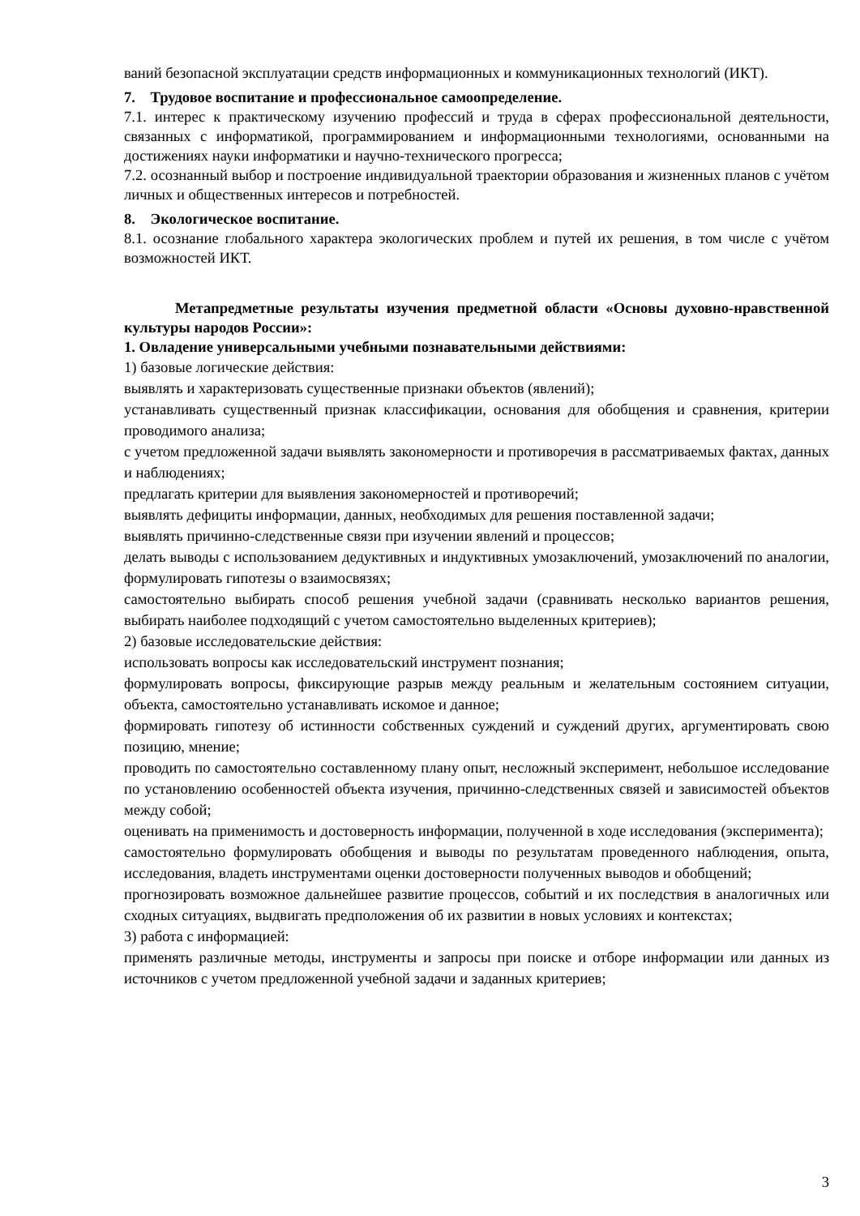ваний безопасной эксплуатации средств информационных и коммуникационных технологий (ИКТ).
7. Трудовое воспитание и профессиональное самоопределение.
7.1. интерес к практическому изучению профессий и труда в сферах профессиональной деятельности, связанных с информатикой, программированием и информационными технологиями, основанными на достижениях науки информатики и научно-технического прогресса;
7.2. осознанный выбор и построение индивидуальной траектории образования и жизненных планов с учётом личных и общественных интересов и потребностей.
8. Экологическое воспитание.
8.1. осознание глобального характера экологических проблем и путей их решения, в том числе с учётом возможностей ИКТ.
Метапредметные результаты изучения предметной области «Основы духовно-нравственной культуры народов России»:
1. Овладение универсальными учебными познавательными действиями:
1) базовые логические действия:
выявлять и характеризовать существенные признаки объектов (явлений);
устанавливать существенный признак классификации, основания для обобщения и сравнения, критерии проводимого анализа;
с учетом предложенной задачи выявлять закономерности и противоречия в рассматриваемых фактах, данных и наблюдениях;
предлагать критерии для выявления закономерностей и противоречий;
выявлять дефициты информации, данных, необходимых для решения поставленной задачи;
выявлять причинно-следственные связи при изучении явлений и процессов;
делать выводы с использованием дедуктивных и индуктивных умозаключений, умозаключений по аналогии, формулировать гипотезы о взаимосвязях;
самостоятельно выбирать способ решения учебной задачи (сравнивать несколько вариантов решения, выбирать наиболее подходящий с учетом самостоятельно выделенных критериев);
2) базовые исследовательские действия:
использовать вопросы как исследовательский инструмент познания;
формулировать вопросы, фиксирующие разрыв между реальным и желательным состоянием ситуации, объекта, самостоятельно устанавливать искомое и данное;
формировать гипотезу об истинности собственных суждений и суждений других, аргументировать свою позицию, мнение;
проводить по самостоятельно составленному плану опыт, несложный эксперимент, небольшое исследование по установлению особенностей объекта изучения, причинно-следственных связей и зависимостей объектов между собой;
оценивать на применимость и достоверность информации, полученной в ходе исследования (эксперимента);
самостоятельно формулировать обобщения и выводы по результатам проведенного наблюдения, опыта, исследования, владеть инструментами оценки достоверности полученных выводов и обобщений;
прогнозировать возможное дальнейшее развитие процессов, событий и их последствия в аналогичных или сходных ситуациях, выдвигать предположения об их развитии в новых условиях и контекстах;
3) работа с информацией:
применять различные методы, инструменты и запросы при поиске и отборе информации или данных из источников с учетом предложенной учебной задачи и заданных критериев;
3